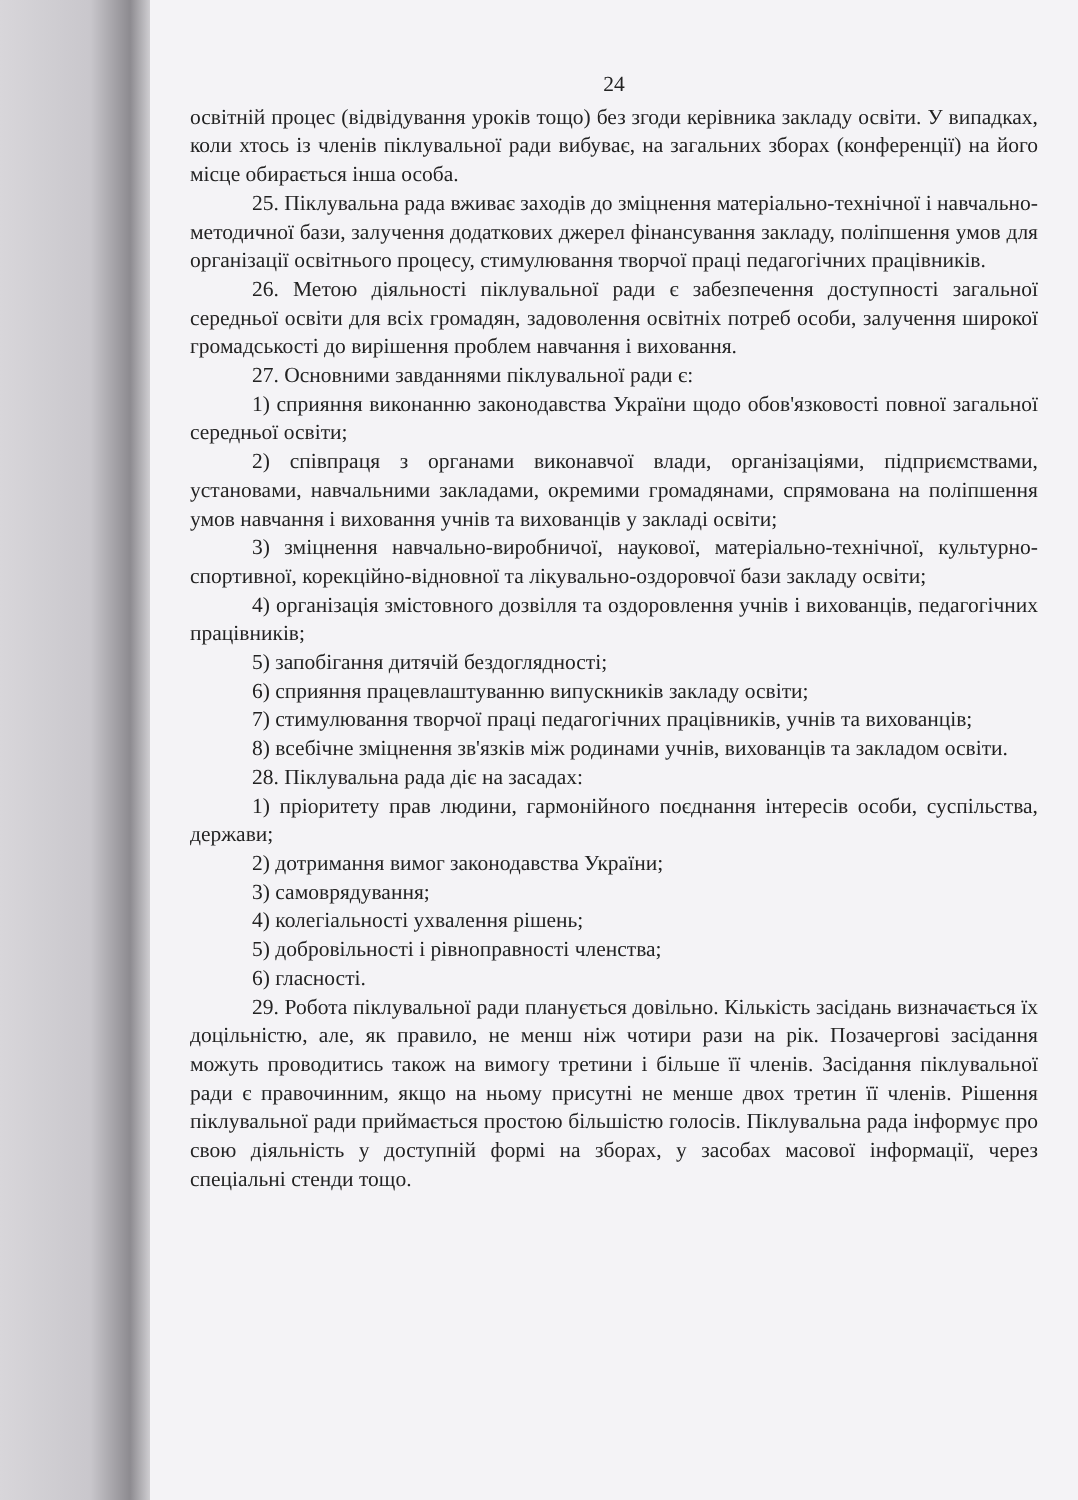24
освітній процес (відвідування уроків тощо) без згоди керівника закладу освіти. У випадках, коли хтось із членів піклувальної ради вибуває, на загальних зборах (конференції) на його місце обирається інша особа.
25. Піклувальна рада вживає заходів до зміцнення матеріально-технічної і навчально-методичної бази, залучення додаткових джерел фінансування закладу, поліпшення умов для організації освітнього процесу, стимулювання творчої праці педагогічних працівників.
26. Метою діяльності піклувальної ради є забезпечення доступності загальної середньої освіти для всіх громадян, задоволення освітніх потреб особи, залучення широкої громадськості до вирішення проблем навчання і виховання.
27. Основними завданнями піклувальної ради є:
1) сприяння виконанню законодавства України щодо обов'язковості повної загальної середньої освіти;
2) співпраця з органами виконавчої влади, організаціями, підприємствами, установами, навчальними закладами, окремими громадянами, спрямована на поліпшення умов навчання і виховання учнів та вихованців у закладі освіти;
3) зміцнення навчально-виробничої, наукової, матеріально-технічної, культурно-спортивної, корекційно-відновної та лікувально-оздоровчої бази закладу освіти;
4) організація змістовного дозвілля та оздоровлення учнів і вихованців, педагогічних працівників;
5) запобігання дитячій бездоглядності;
6) сприяння працевлаштуванню випускників закладу освіти;
7) стимулювання творчої праці педагогічних працівників, учнів та вихованців;
8) всебічне зміцнення зв'язків між родинами учнів, вихованців та закладом освіти.
28. Піклувальна рада діє на засадах:
1) пріоритету прав людини, гармонійного поєднання інтересів особи, суспільства, держави;
2) дотримання вимог законодавства України;
3) самоврядування;
4) колегіальності ухвалення рішень;
5) добровільності і рівноправності членства;
6) гласності.
29. Робота піклувальної ради планується довільно. Кількість засідань визначається їх доцільністю, але, як правило, не менш ніж чотири рази на рік. Позачергові засідання можуть проводитись також на вимогу третини і більше її членів. Засідання піклувальної ради є правочинним, якщо на ньому присутні не менше двох третин її членів. Рішення піклувальної ради приймається простою більшістю голосів. Піклувальна рада інформує про свою діяльність у доступній формі на зборах, у засобах масової інформації, через спеціальні стенди тощо.